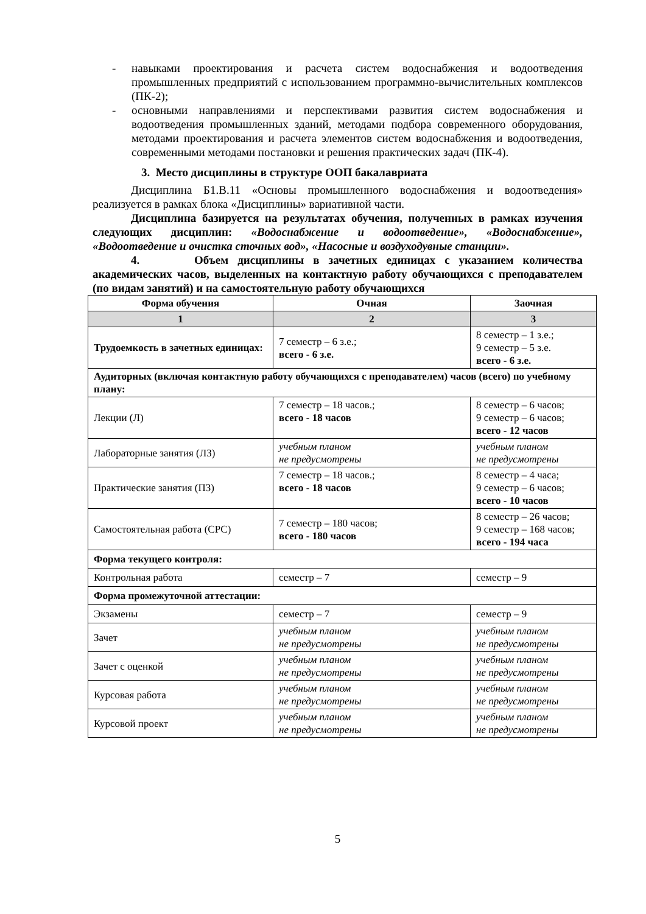- навыками проектирования и расчета систем водоснабжения и водоотведения промышленных предприятий с использованием программно-вычислительных комплексов (ПК-2);
- основными направлениями и перспективами развития систем водоснабжения и водоотведения промышленных зданий, методами подбора современного оборудования, методами проектирования и расчета элементов систем водоснабжения и водоотведения, современными методами постановки и решения практических задач (ПК-4).
3. Место дисциплины в структуре ООП бакалавриата
Дисциплина Б1.В.11 «Основы промышленного водоснабжения и водоотведения» реализуется в рамках блока «Дисциплины» вариативной части.
Дисциплина базируется на результатах обучения, полученных в рамках изучения следующих дисциплин: «Водоснабжение и водоотведение», «Водоснабжение», «Водоотведение и очистка сточных вод», «Насосные и воздуходувные станции».
4. Объем дисциплины в зачетных единицах с указанием количества академических часов, выделенных на контактную работу обучающихся с преподавателем (по видам занятий) и на самостоятельную работу обучающихся
| Форма обучения | Очная | Заочная |
| --- | --- | --- |
| 1 | 2 | 3 |
| Трудоемкость в зачетных единицах: | 7 семестр – 6 з.е.; всего - 6 з.е. | 8 семестр – 1 з.е.; 9 семестр – 5 з.е. всего - 6 з.е. |
| Аудиторных (включая контактную работу обучающихся с преподавателем) часов (всего) по учебному плану: | | |
| Лекции (Л) | 7 семестр – 18 часов.; всего - 18 часов | 8 семестр – 6 часов; 9 семестр – 6 часов; всего - 12 часов |
| Лабораторные занятия (ЛЗ) | учебным планом не предусмотрены | учебным планом не предусмотрены |
| Практические занятия (ПЗ) | 7 семестр – 18 часов.; всего - 18 часов | 8 семестр – 4 часа; 9 семестр – 6 часов; всего - 10 часов |
| Самостоятельная работа (СРС) | 7 семестр – 180 часов; всего - 180 часов | 8 семестр – 26 часов; 9 семестр – 168 часов; всего - 194 часа |
| Форма текущего контроля: | | |
| Контрольная работа | семестр – 7 | семестр – 9 |
| Форма промежуточной аттестации: | | |
| Экзамены | семестр – 7 | семестр – 9 |
| Зачет | учебным планом не предусмотрены | учебным планом не предусмотрены |
| Зачет с оценкой | учебным планом не предусмотрены | учебным планом не предусмотрены |
| Курсовая работа | учебным планом не предусмотрены | учебным планом не предусмотрены |
| Курсовой проект | учебным планом не предусмотрены | учебным планом не предусмотрены |
5